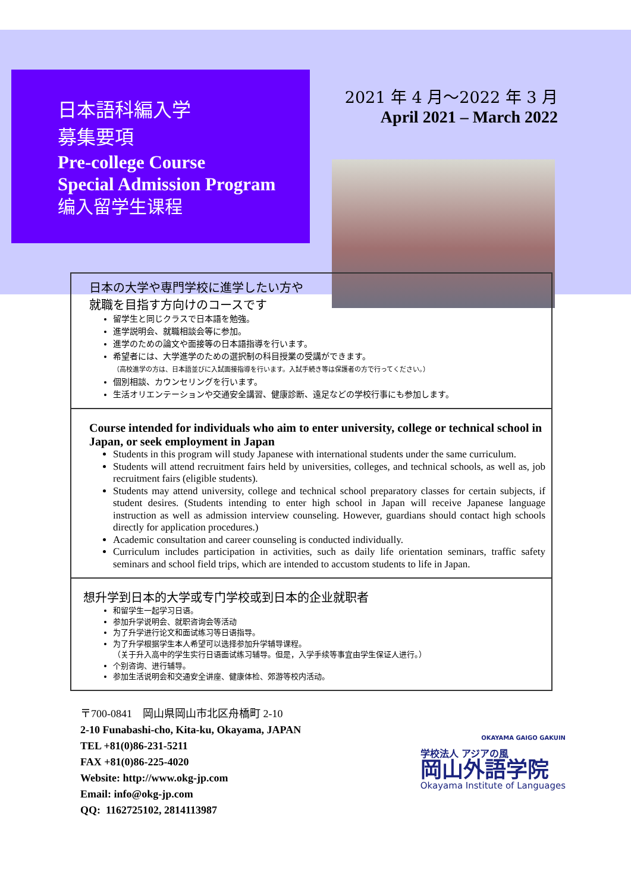日本語科編入学
募集要項
Pre-college Course
Special Admission Program
编入留学生课程
2021 年 4 月～2022 年 3 月
April 2021 – March 2022
日本の大学や専門学校に進学したい方や
就職を目指す方向けのコースです
留学生と同じクラスで日本語を勉強。
進学説明会、就職相談会等に参加。
進学のための論文や面接等の日本語指導を行います。
希望者には、大学進学のための選択制の科目授業の受講ができます。
（高校進学の方は、日本語並びに入試面接指導を行います。入試手続き等は保護者の方で行ってください。）
個別相談、カウンセリングを行います。
生活オリエンテーションや交通安全講習、健康診断、遠足などの学校行事にも参加します。
Course intended for individuals who aim to enter university, college or technical school in Japan, or seek employment in Japan
Students in this program will study Japanese with international students under the same curriculum.
Students will attend recruitment fairs held by universities, colleges, and technical schools, as well as, job recruitment fairs (eligible students).
Students may attend university, college and technical school preparatory classes for certain subjects, if student desires. (Students intending to enter high school in Japan will receive Japanese language instruction as well as admission interview counseling. However, guardians should contact high schools directly for application procedures.)
Academic consultation and career counseling is conducted individually.
Curriculum includes participation in activities, such as daily life orientation seminars, traffic safety seminars and school field trips, which are intended to accustom students to life in Japan.
想升学到日本的大学或专门学校或到日本的企业就职者
和留学生一起学习日语。
参加升学说明会、就职咨询会等活动
为了升学进行论文和面试练习等日语指导。
为了升学根据学生本人希望可以选择参加升学辅导课程。
（关于升入高中的学生实行日语面试练习辅导。但是，入学手续等事宜由学生保证人进行。）
个别咨询、进行辅导。
参加生活说明会和交通安全讲座、健康体检、郊游等校内活动。
〒700-0841　岡山県岡山市北区舟橋町 2-10
2-10 Funabashi-cho, Kita-ku, Okayama, JAPAN
TEL +81(0)86-231-5211
FAX +81(0)86-225-4020
Website: http://www.okg-jp.com
Email: info@okg-jp.com
QQ: 1162725102, 2814113987
OKAYAMA GAIGO GAKUIN
学校法人 アジアの風
岡山外語学院
Okayama Institute of Languages